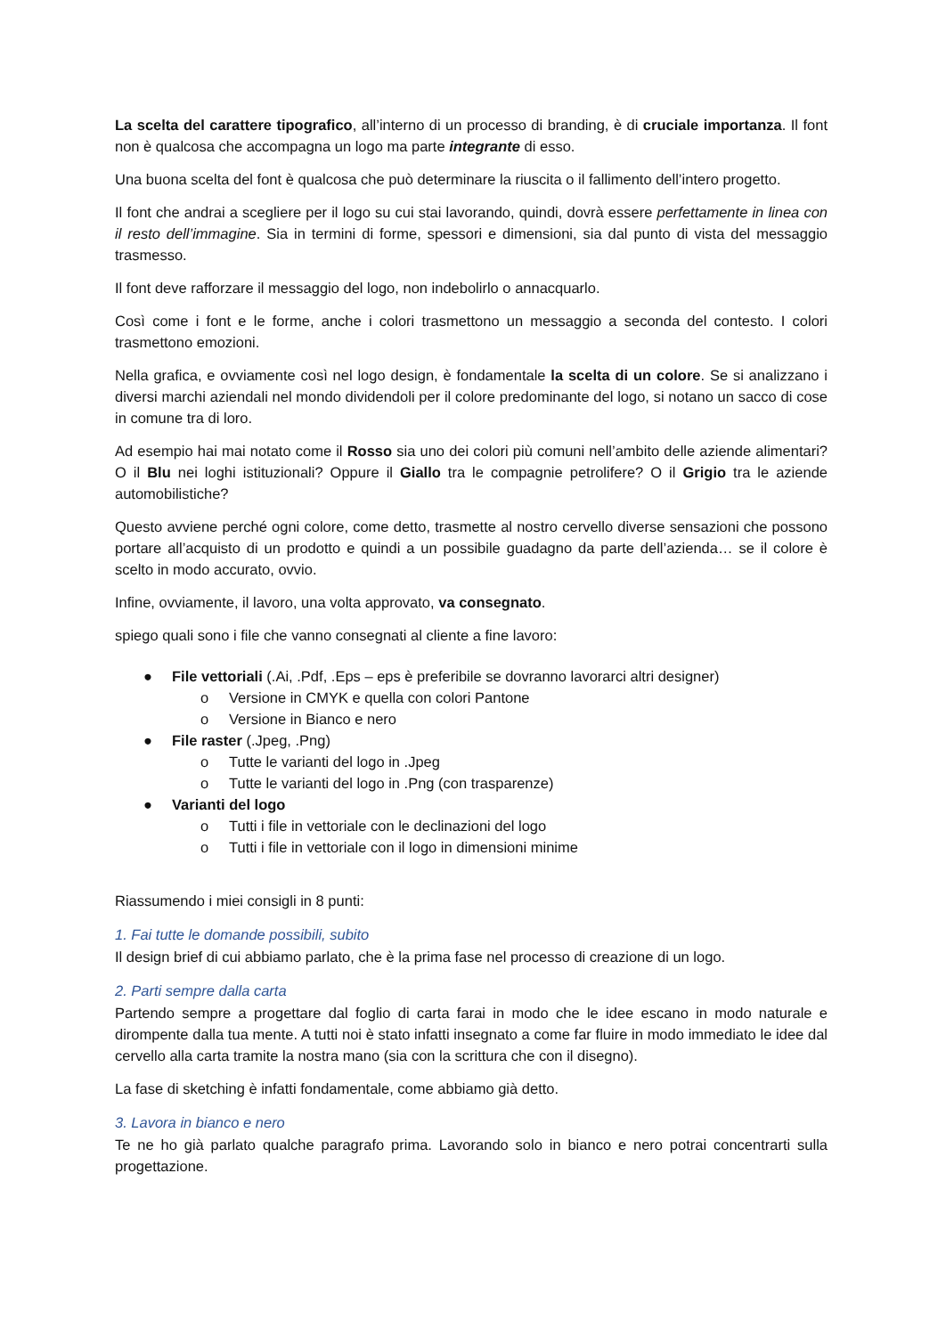La scelta del carattere tipografico, all’interno di un processo di branding, è di cruciale importanza. Il font non è qualcosa che accompagna un logo ma parte integrante di esso.
Una buona scelta del font è qualcosa che può determinare la riuscita o il fallimento dell’intero progetto.
Il font che andrai a scegliere per il logo su cui stai lavorando, quindi, dovrà essere perfettamente in linea con il resto dell’immagine. Sia in termini di forme, spessori e dimensioni, sia dal punto di vista del messaggio trasmesso.
Il font deve rafforzare il messaggio del logo, non indebolirlo o annacquarlo.
Così come i font e le forme, anche i colori trasmettono un messaggio a seconda del contesto. I colori trasmettono emozioni.
Nella grafica, e ovviamente così nel logo design, è fondamentale la scelta di un colore. Se si analizzano i diversi marchi aziendali nel mondo dividendoli per il colore predominante del logo, si notano un sacco di cose in comune tra di loro.
Ad esempio hai mai notato come il Rosso sia uno dei colori più comuni nell’ambito delle aziende alimentari? O il Blu nei loghi istituzionali? Oppure il Giallo tra le compagnie petrolifere? O il Grigio tra le aziende automobilistiche?
Questo avviene perché ogni colore, come detto, trasmette al nostro cervello diverse sensazioni che possono portare all’acquisto di un prodotto e quindi a un possibile guadagno da parte dell’azienda… se il colore è scelto in modo accurato, ovvio.
Infine, ovviamente, il lavoro, una volta approvato, va consegnato.
spiego quali sono i file che vanno consegnati al cliente a fine lavoro:
● File vettoriali (.Ai, .Pdf, .Eps – eps è preferibile se dovranno lavorarci altri designer)
o Versione in CMYK e quella con colori Pantone
o Versione in Bianco e nero
● File raster (.Jpeg, .Png)
o Tutte le varianti del logo in .Jpeg
o Tutte le varianti del logo in .Png (con trasparenze)
● Varianti del logo
o Tutti i file in vettoriale con le declinazioni del logo
o Tutti i file in vettoriale con il logo in dimensioni minime
Riassumendo i miei consigli in 8 punti:
1. Fai tutte le domande possibili, subito
Il design brief di cui abbiamo parlato, che è la prima fase nel processo di creazione di un logo.
2. Parti sempre dalla carta
Partendo sempre a progettare dal foglio di carta farai in modo che le idee escano in modo naturale e dirompente dalla tua mente. A tutti noi è stato infatti insegnato a come far fluire in modo immediato le idee dal cervello alla carta tramite la nostra mano (sia con la scrittura che con il disegno).
La fase di sketching è infatti fondamentale, come abbiamo già detto.
3. Lavora in bianco e nero
Te ne ho già parlato qualche paragrafo prima. Lavorando solo in bianco e nero potrai concentrarti sulla progettazione.